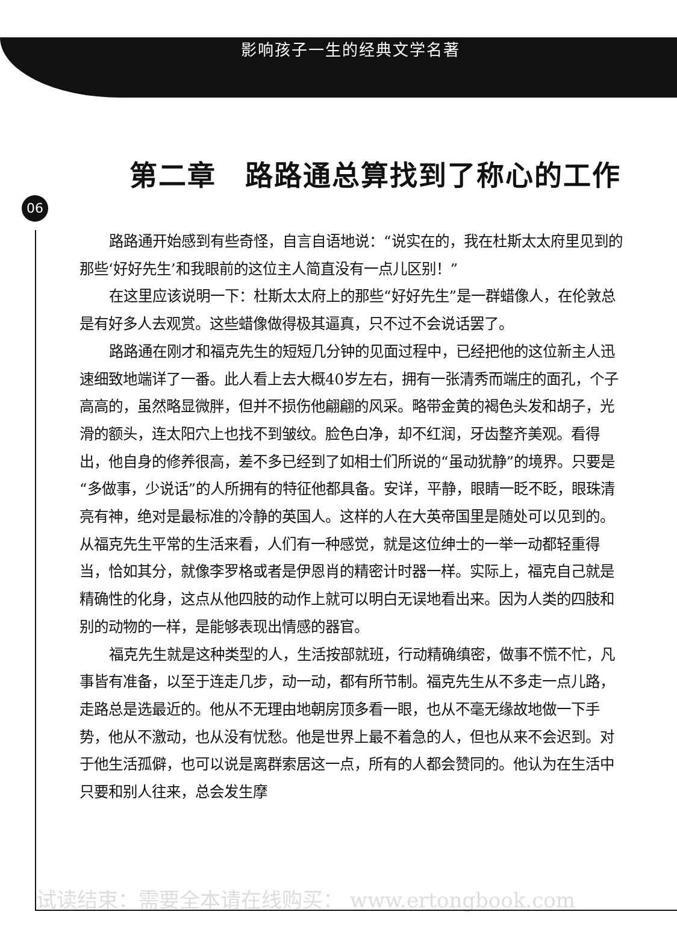影响孩子一生的经典文学名著
06
第二章　路路通总算找到了称心的工作
路路通开始感到有些奇怪，自言自语地说：“说实在的，我在杜斯太太府里见到的那些‘好好先生’和我眼前的这位主人简直没有一点儿区别！”
在这里应该说明一下：杜斯太太府上的那些“好好先生”是一群蜡像人，在伦敦总是有好多人去观赏。这些蜡像做得极其逼真，只不过不会说话罢了。
路路通在刚才和福克先生的短短几分钟的见面过程中，已经把他的这位新主人迅速细致地端详了一番。此人看上去大概40岁左右，拥有一张清秀而端庄的面孔，个子高高的，虽然略显微胖，但并不损伤他翩翩的风采。略带金黄的褐色头发和胡子，光滑的额头，连太阳穴上也找不到皱纹。脸色白净，却不红润，牙齿整齐美观。看得出，他自身的修养很高，差不多已经到了如相士们所说的“虽动犹静”的境界。只要是“多做事，少说话”的人所拥有的特征他都具备。安详，平静，眼睛一眨不眨，眼珠清亮有神，绝对是最标准的冷静的英国人。这样的人在大英帝国里是随处可以见到的。从福克先生平常的生活来看，人们有一种感觉，就是这位绅士的一举一动都轻重得当，恰如其分，就像李罗格或者是伊恩肖的精密计时器一样。实际上，福克自己就是精确性的化身，这点从他四肢的动作上就可以明白无误地看出来。因为人类的四肢和别的动物的一样，是能够表现出情感的器官。
福克先生就是这种类型的人，生活按部就班，行动精确缜密，做事不慌不忙，凡事皆有准备，以至于连走几步，动一动，都有所节制。福克先生从不多走一点儿路，走路总是选最近的。他从不无理由地朝房顶多看一眼，也从不毫无缘故地做一下手势，他从不激动，也从没有忧愁。他是世界上最不着急的人，但也从来不会迟到。对于他生活孤僻，也可以说是离群索居这一点，所有的人都会赞同的。他认为在生活中只要和别人往来，总会发生摩
试读结束：需要全本请在线购买： www.ertongbook.com